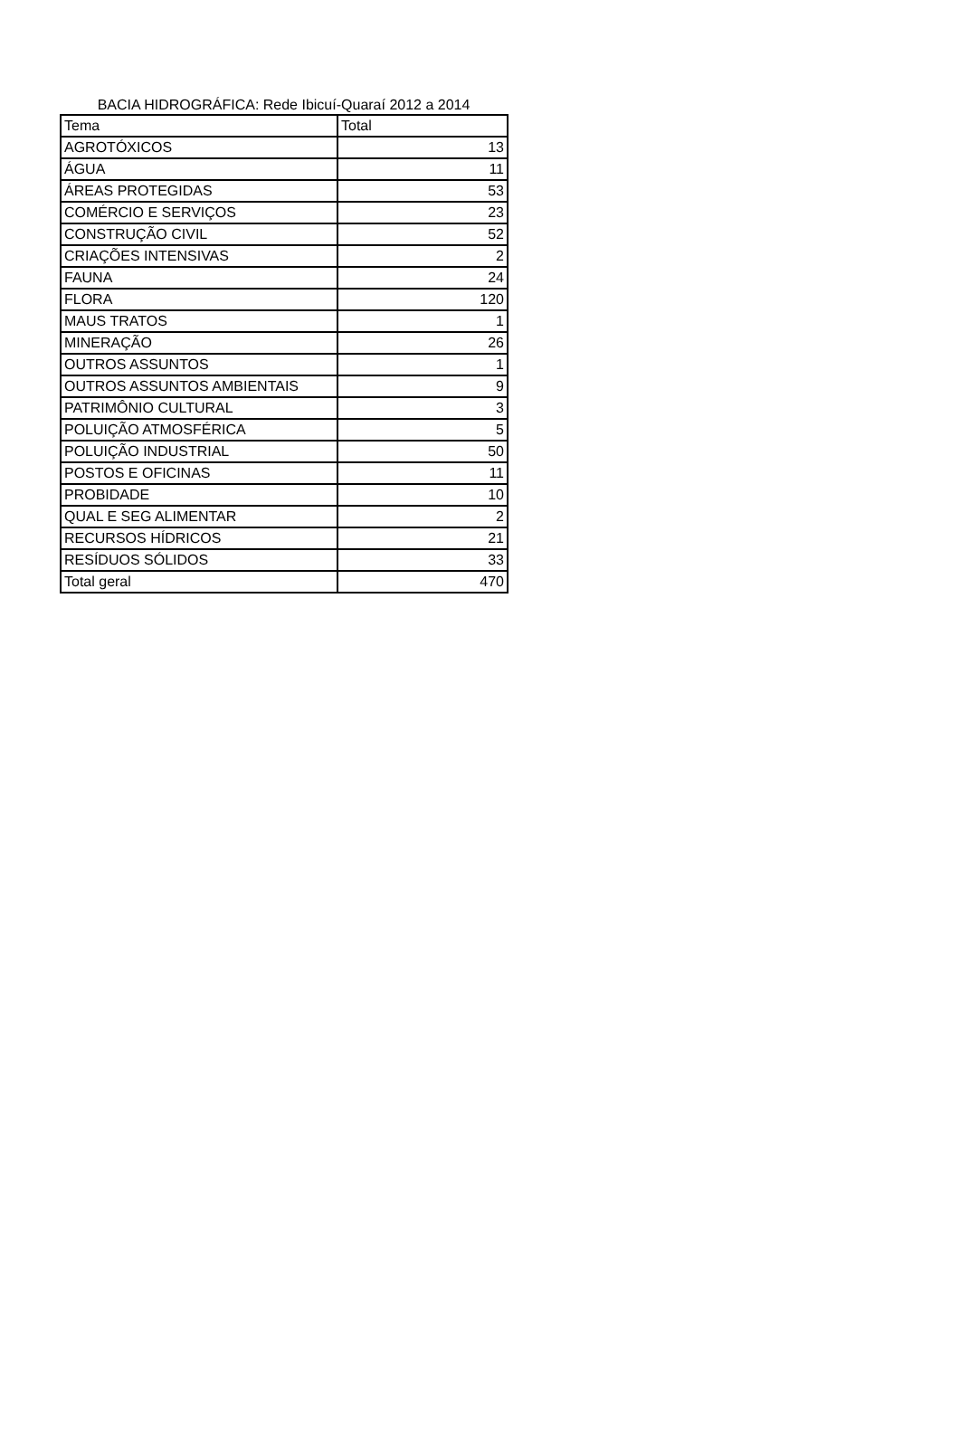BACIA HIDROGRÁFICA: Rede Ibicuí-Quaraí 2012 a 2014
| Tema | Total |
| --- | --- |
| AGROTÓXICOS | 13 |
| ÁGUA | 11 |
| ÁREAS PROTEGIDAS | 53 |
| COMÉRCIO E SERVIÇOS | 23 |
| CONSTRUÇÃO CIVIL | 52 |
| CRIAÇÕES INTENSIVAS | 2 |
| FAUNA | 24 |
| FLORA | 120 |
| MAUS TRATOS | 1 |
| MINERAÇÃO | 26 |
| OUTROS ASSUNTOS | 1 |
| OUTROS ASSUNTOS AMBIENTAIS | 9 |
| PATRIMÔNIO CULTURAL | 3 |
| POLUIÇÃO ATMOSFÉRICA | 5 |
| POLUIÇÃO INDUSTRIAL | 50 |
| POSTOS E OFICINAS | 11 |
| PROBIDADE | 10 |
| QUAL E SEG ALIMENTAR | 2 |
| RECURSOS HÍDRICOS | 21 |
| RESÍDUOS SÓLIDOS | 33 |
| Total geral | 470 |